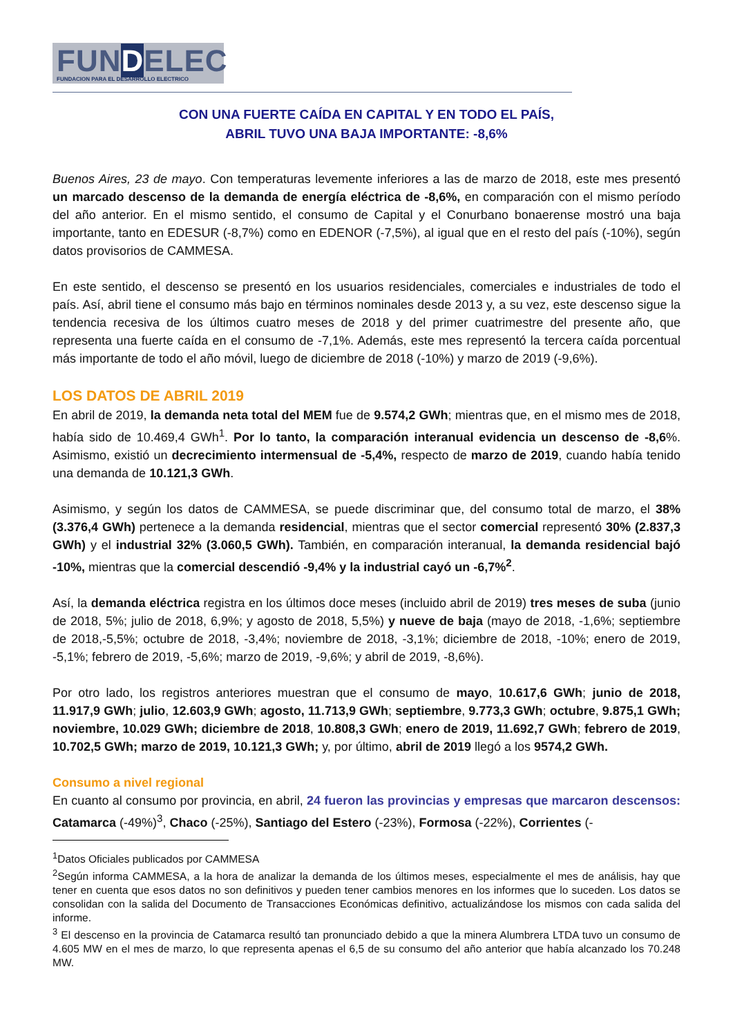FUNDELEC
FUNDACION PARA EL DESARROLLO ELECTRICO
CON UNA FUERTE CAÍDA EN CAPITAL Y EN TODO EL PAÍS,
ABRIL TUVO UNA BAJA IMPORTANTE: -8,6%
Buenos Aires, 23 de mayo. Con temperaturas levemente inferiores a las de marzo de 2018, este mes presentó un marcado descenso de la demanda de energía eléctrica de -8,6%, en comparación con el mismo período del año anterior. En el mismo sentido, el consumo de Capital y el Conurbano bonaerense mostró una baja importante, tanto en EDESUR (-8,7%) como en EDENOR (-7,5%), al igual que en el resto del país (-10%), según datos provisorios de CAMMESA.
En este sentido, el descenso se presentó en los usuarios residenciales, comerciales e industriales de todo el país. Así, abril tiene el consumo más bajo en términos nominales desde 2013 y, a su vez, este descenso sigue la tendencia recesiva de los últimos cuatro meses de 2018 y del primer cuatrimestre del presente año, que representa una fuerte caída en el consumo de -7,1%. Además, este mes representó la tercera caída porcentual más importante de todo el año móvil, luego de diciembre de 2018 (-10%) y marzo de 2019 (-9,6%).
LOS DATOS DE ABRIL 2019
En abril de 2019, la demanda neta total del MEM fue de 9.574,2 GWh; mientras que, en el mismo mes de 2018, había sido de 10.469,4 GWh<sup>1</sup>. Por lo tanto, la comparación interanual evidencia un descenso de -8,6%. Asimismo, existió un decrecimiento intermensual de -5,4%, respecto de marzo de 2019, cuando había tenido una demanda de 10.121,3 GWh.
Asimismo, y según los datos de CAMMESA, se puede discriminar que, del consumo total de marzo, el 38% (3.376,4 GWh) pertenece a la demanda residencial, mientras que el sector comercial representó 30% (2.837,3 GWh) y el industrial 32% (3.060,5 GWh). También, en comparación interanual, la demanda residencial bajó -10%, mientras que la comercial descendió -9,4% y la industrial cayó un -6,7%<sup>2</sup>.
Así, la demanda eléctrica registra en los últimos doce meses (incluido abril de 2019) tres meses de suba (junio de 2018, 5%; julio de 2018, 6,9%; y agosto de 2018, 5,5%) y nueve de baja (mayo de 2018, -1,6%; septiembre de 2018,-5,5%; octubre de 2018, -3,4%; noviembre de 2018, -3,1%; diciembre de 2018, -10%; enero de 2019, -5,1%; febrero de 2019, -5,6%; marzo de 2019, -9,6%; y abril de 2019, -8,6%).
Por otro lado, los registros anteriores muestran que el consumo de mayo, 10.617,6 GWh; junio de 2018, 11.917,9 GWh; julio, 12.603,9 GWh; agosto, 11.713,9 GWh; septiembre, 9.773,3 GWh; octubre, 9.875,1 GWh; noviembre, 10.029 GWh; diciembre de 2018, 10.808,3 GWh; enero de 2019, 11.692,7 GWh; febrero de 2019, 10.702,5 GWh; marzo de 2019, 10.121,3 GWh; y, por último, abril de 2019 llegó a los 9574,2 GWh.
Consumo a nivel regional
En cuanto al consumo por provincia, en abril, 24 fueron las provincias y empresas que marcaron descensos: Catamarca (-49%)<sup>3</sup>, Chaco (-25%), Santiago del Estero (-23%), Formosa (-22%), Corrientes (-
<sup>1</sup> Datos Oficiales publicados por CAMMESA
<sup>2</sup> Según informa CAMMESA, a la hora de analizar la demanda de los últimos meses, especialmente el mes de análisis, hay que tener en cuenta que esos datos no son definitivos y pueden tener cambios menores en los informes que lo suceden. Los datos se consolidan con la salida del Documento de Transacciones Económicas definitivo, actualizándose los mismos con cada salida del informe.
<sup>3</sup> El descenso en la provincia de Catamarca resultó tan pronunciado debido a que la minera Alumbrera LTDA tuvo un consumo de 4.605 MW en el mes de marzo, lo que representa apenas el 6,5 de su consumo del año anterior que había alcanzado los 70.248 MW.